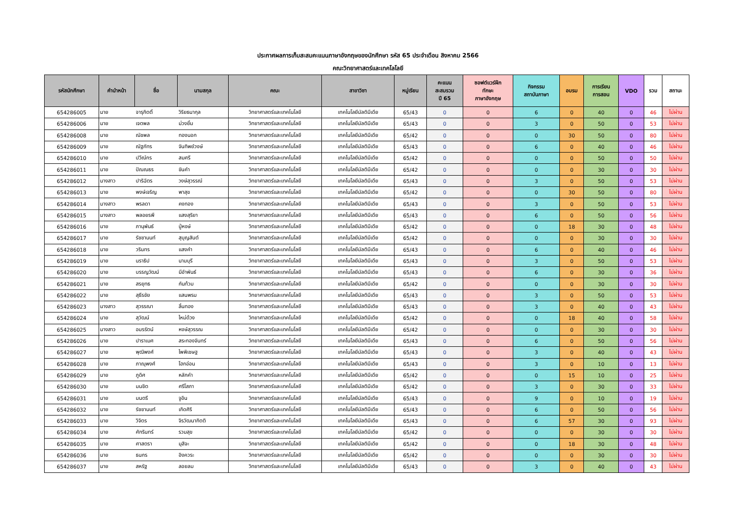ประกาศผลการเก็บสะสมคะแนนภาษาอังกฤษของนักศึกษา รหัส 65 ประจำเดือน สิงหาคม 2566
คณะวิทยาศาสตร์และเทคโลโลยี
| รหัสนักศึกษา | คำนำหน้า | ชื่อ | นามสกุล | คณะ | สาขาวิชา | หมู่เรียน | คะแนน สะสมรวม ปี 65 | ซอฟต์แวร์ฝึก ทักษะ ภาษาอังกฤษ | กิจกรรม สถาบันภาษา | อบรม | การเรียน การสอน | VDO | รวม | สถานะ |
| --- | --- | --- | --- | --- | --- | --- | --- | --- | --- | --- | --- | --- | --- | --- |
| 654286005 | นาย | จารุกิตติ์ | วิริยธนากุล | วิทยาศาสตร์และเทคโนโลยี | เทคโนโลยีมัลติมีเดีย | 65/43 | 0 | 0 | 6 | 0 | 40 | 0 | 46 | ไม่ผ่าน |
| 654286006 | นาย | เจตพล | ม่วงยิ้ม | วิทยาศาสตร์และเทคโนโลยี | เทคโนโลยีมัลติมีเดีย | 65/43 | 0 | 0 | 3 | 0 | 50 | 0 | 53 | ไม่ผ่าน |
| 654286008 | นาย | ณัชพล | ทองนอก | วิทยาศาสตร์และเทคโนโลยี | เทคโนโลยีมัลติมีเดีย | 65/42 | 0 | 0 | 0 | 30 | 50 | 0 | 80 | ไม่ผ่าน |
| 654286009 | นาย | ณัฐภัทร | จันทิพย์วงษ์ | วิทยาศาสตร์และเทคโนโลยี | เทคโนโลยีมัลติมีเดีย | 65/43 | 0 | 0 | 6 | 0 | 40 | 0 | 46 | ไม่ผ่าน |
| 654286010 | นาย | ปวีณ์กร | สมศรี | วิทยาศาสตร์และเทคโนโลยี | เทคโนโลยีมัลติมีเดีย | 65/42 | 0 | 0 | 0 | 0 | 50 | 0 | 50 | ไม่ผ่าน |
| 654286011 | นาย | ปัณณธร | ขันคำ | วิทยาศาสตร์และเทคโนโลยี | เทคโนโลยีมัลติมีเดีย | 65/42 | 0 | 0 | 0 | 0 | 30 | 0 | 30 | ไม่ผ่าน |
| 654286012 | นางสาว | ปาริฉัตร | วงษ์สุวรรณ์ | วิทยาศาสตร์และเทคโนโลยี | เทคโนโลยีมัลติมีเดีย | 65/43 | 0 | 0 | 3 | 0 | 50 | 0 | 53 | ไม่ผ่าน |
| 654286013 | นาย | พงษ์เจริญ | พาสุข | วิทยาศาสตร์และเทคโนโลยี | เทคโนโลยีมัลติมีเดีย | 65/42 | 0 | 0 | 0 | 30 | 50 | 0 | 80 | ไม่ผ่าน |
| 654286014 | นางสาว | พรลดา | คงทอง | วิทยาศาสตร์และเทคโนโลยี | เทคโนโลยีมัลติมีเดีย | 65/43 | 0 | 0 | 3 | 0 | 50 | 0 | 53 | ไม่ผ่าน |
| 654286015 | นางสาว | พลอยรพี | แสงสุริยา | วิทยาศาสตร์และเทคโนโลยี | เทคโนโลยีมัลติมีเดีย | 65/43 | 0 | 0 | 6 | 0 | 50 | 0 | 56 | ไม่ผ่าน |
| 654286016 | นาย | ภานุพันธ์ | ปู่หงษ์ | วิทยาศาสตร์และเทคโนโลยี | เทคโนโลยีมัลติมีเดีย | 65/42 | 0 | 0 | 0 | 18 | 30 | 0 | 48 | ไม่ผ่าน |
| 654286017 | นาย | รัชชานนท์ | สุบุญสันต์ | วิทยาศาสตร์และเทคโนโลยี | เทคโนโลยีมัลติมีเดีย | 65/42 | 0 | 0 | 0 | 0 | 30 | 0 | 30 | ไม่ผ่าน |
| 654286018 | นาย | วรินทร | แสงคำ | วิทยาศาสตร์และเทคโนโลยี | เทคโนโลยีมัลติมีเดีย | 65/43 | 0 | 0 | 6 | 0 | 40 | 0 | 46 | ไม่ผ่าน |
| 654286019 | นาย | นราธิป | นามบุรี | วิทยาศาสตร์และเทคโนโลยี | เทคโนโลยีมัลติมีเดีย | 65/43 | 0 | 0 | 3 | 0 | 50 | 0 | 53 | ไม่ผ่าน |
| 654286020 | นาย | บรรญวัฒน์ | มีอำพันธ์ | วิทยาศาสตร์และเทคโนโลยี | เทคโนโลยีมัลติมีเดีย | 65/43 | 0 | 0 | 6 | 0 | 30 | 0 | 36 | ไม่ผ่าน |
| 654286021 | นาย | สรยุทธ | กันท้วม | วิทยาศาสตร์และเทคโนโลยี | เทคโนโลยีมัลติมีเดีย | 65/42 | 0 | 0 | 0 | 0 | 30 | 0 | 30 | ไม่ผ่าน |
| 654286022 | นาย | สุธีรชัย | แสนพรม | วิทยาศาสตร์และเทคโนโลยี | เทคโนโลยีมัลติมีเดีย | 65/43 | 0 | 0 | 3 | 0 | 50 | 0 | 53 | ไม่ผ่าน |
| 654286023 | นางสาว | สุวรรณา | ลิ้นทอง | วิทยาศาสตร์และเทคโนโลยี | เทคโนโลยีมัลติมีเดีย | 65/43 | 0 | 0 | 3 | 0 | 40 | 0 | 43 | ไม่ผ่าน |
| 654286024 | นาย | สุวัฒน์ | ไหม่ด้วง | วิทยาศาสตร์และเทคโนโลยี | เทคโนโลยีมัลติมีเดีย | 65/42 | 0 | 0 | 0 | 18 | 40 | 0 | 58 | ไม่ผ่าน |
| 654286025 | นางสาว | อมรรัตน์ | หงษ์สุวรรณ | วิทยาศาสตร์และเทคโนโลยี | เทคโนโลยีมัลติมีเดีย | 65/42 | 0 | 0 | 0 | 0 | 30 | 0 | 30 | ไม่ผ่าน |
| 654286026 | นาย | ปาราเมศ | สระทองจันทร์ | วิทยาศาสตร์และเทคโนโลยี | เทคโนโลยีมัลติมีเดีย | 65/43 | 0 | 0 | 6 | 0 | 50 | 0 | 56 | ไม่ผ่าน |
| 654286027 | นาย | พุฒิพงศ์ | ไพพิเชษฐ | วิทยาศาสตร์และเทคโนโลยี | เทคโนโลยีมัลติมีเดีย | 65/43 | 0 | 0 | 3 | 0 | 40 | 0 | 43 | ไม่ผ่าน |
| 654286028 | นาย | ภาณุพงศ์ | โฮกอ่อน | วิทยาศาสตร์และเทคโนโลยี | เทคโนโลยีมัลติมีเดีย | 65/43 | 0 | 0 | 3 | 0 | 10 | 0 | 13 | ไม่ผ่าน |
| 654286029 | นาย | ภูดิศ | หลักคำ | วิทยาศาสตร์และเทคโนโลยี | เทคโนโลยีมัลติมีเดีย | 65/42 | 0 | 0 | 0 | 15 | 10 | 0 | 25 | ไม่ผ่าน |
| 654286030 | นาย | มนชิต | ศรีโสภา | วิทยาศาสตร์และเทคโนโลยี | เทคโนโลยีมัลติมีเดีย | 65/42 | 0 | 0 | 3 | 0 | 30 | 0 | 33 | ไม่ผ่าน |
| 654286031 | นาย | มนตรี | จูอิน | วิทยาศาสตร์และเทคโนโลยี | เทคโนโลยีมัลติมีเดีย | 65/43 | 0 | 0 | 9 | 0 | 10 | 0 | 19 | ไม่ผ่าน |
| 654286032 | นาย | รัชชานนท์ | เกิดศิริ | วิทยาศาสตร์และเทคโนโลยี | เทคโนโลยีมัลติมีเดีย | 65/43 | 0 | 0 | 6 | 0 | 50 | 0 | 56 | ไม่ผ่าน |
| 654286033 | นาย | วิจิตร | จิรวัฒนากิตติ | วิทยาศาสตร์และเทคโนโลยี | เทคโนโลยีมัลติมีเดีย | 65/43 | 0 | 0 | 6 | 57 | 30 | 0 | 93 | ไม่ผ่าน |
| 654286034 | นาย | ศักรินทร์ | รวมสุข | วิทยาศาสตร์และเทคโนโลยี | เทคโนโลยีมัลติมีเดีย | 65/42 | 0 | 0 | 0 | 0 | 30 | 0 | 30 | ไม่ผ่าน |
| 654286035 | นาย | ศาสตรา | มุสิจะ | วิทยาศาสตร์และเทคโนโลยี | เทคโนโลยีมัลติมีเดีย | 65/42 | 0 | 0 | 0 | 18 | 30 | 0 | 48 | ไม่ผ่าน |
| 654286036 | นาย | ธนกร | อิงควระ | วิทยาศาสตร์และเทคโนโลยี | เทคโนโลยีมัลติมีเดีย | 65/42 | 0 | 0 | 0 | 0 | 30 | 0 | 30 | ไม่ผ่าน |
| 654286037 | นาย | สหรัฐ | ลอยลม | วิทยาศาสตร์และเทคโนโลยี | เทคโนโลยีมัลติมีเดีย | 65/43 | 0 | 0 | 3 | 0 | 40 | 0 | 43 | ไม่ผ่าน |